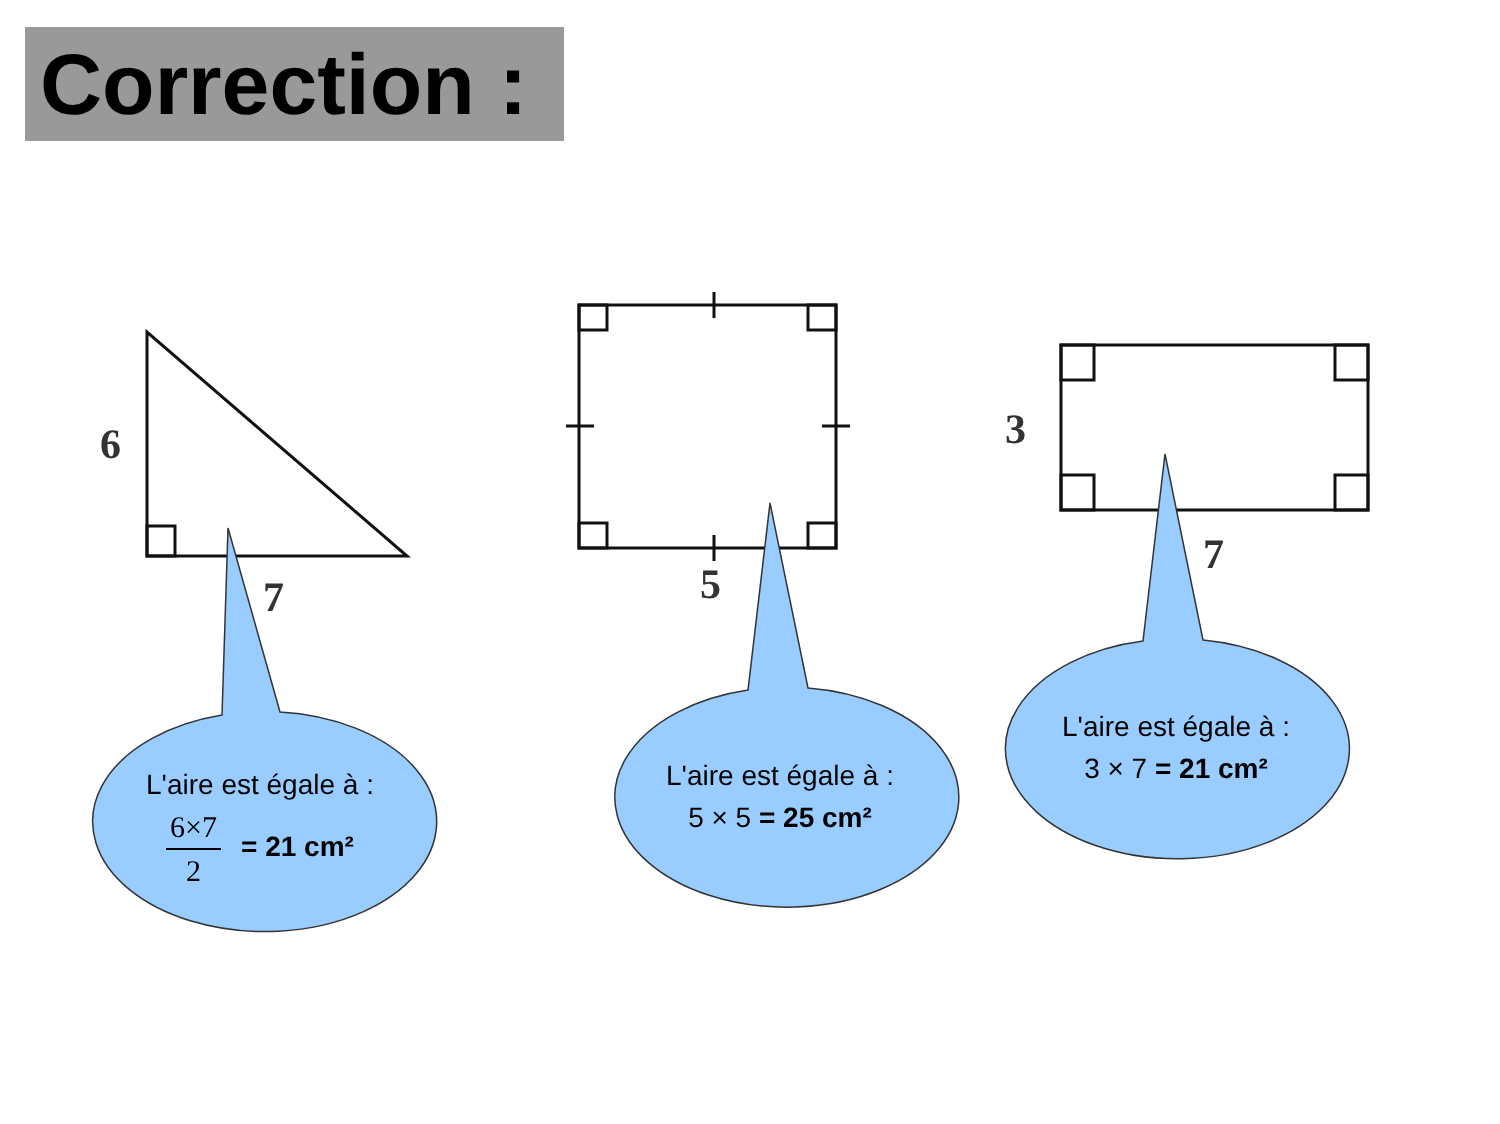Correction :
6
7 5
3
7
L'aire est égale à :
6×7 2 = 21 cm²
L'aire est égale à :
5 × 5 = 25 cm²
L'aire est égale à :
3 × 7 = 21 cm²